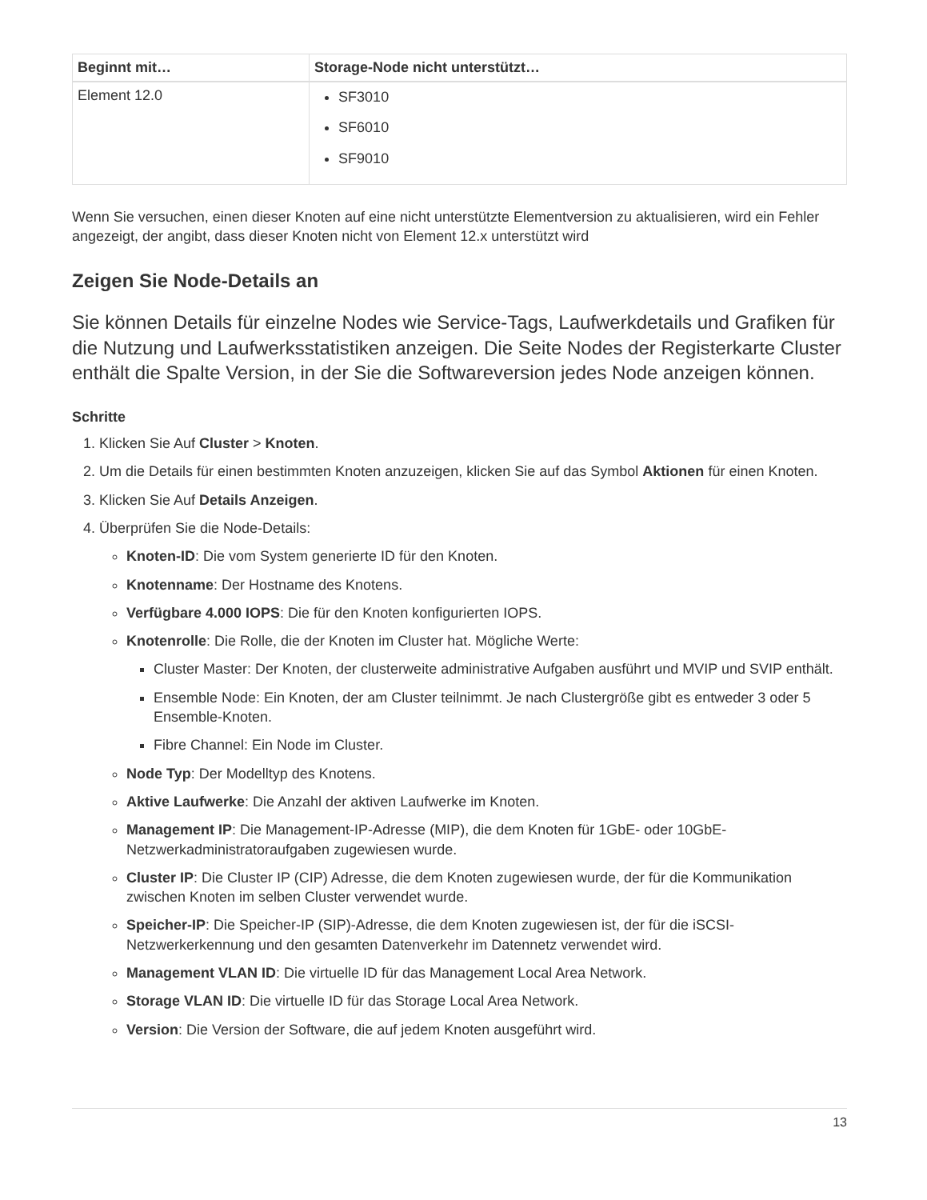| Beginnt mit… | Storage-Node nicht unterstützt… |
| --- | --- |
| Element 12.0 | SF3010 SF6010 SF9010 |
Wenn Sie versuchen, einen dieser Knoten auf eine nicht unterstützte Elementversion zu aktualisieren, wird ein Fehler angezeigt, der angibt, dass dieser Knoten nicht von Element 12.x unterstützt wird
Zeigen Sie Node-Details an
Sie können Details für einzelne Nodes wie Service-Tags, Laufwerkdetails und Grafiken für die Nutzung und Laufwerksstatistiken anzeigen. Die Seite Nodes der Registerkarte Cluster enthält die Spalte Version, in der Sie die Softwareversion jedes Node anzeigen können.
Schritte
1. Klicken Sie Auf Cluster > Knoten.
2. Um die Details für einen bestimmten Knoten anzuzeigen, klicken Sie auf das Symbol Aktionen für einen Knoten.
3. Klicken Sie Auf Details Anzeigen.
4. Überprüfen Sie die Node-Details:
Knoten-ID: Die vom System generierte ID für den Knoten.
Knotenname: Der Hostname des Knotens.
Verfügbare 4.000 IOPS: Die für den Knoten konfigurierten IOPS.
Knotenrolle: Die Rolle, die der Knoten im Cluster hat. Mögliche Werte:
Cluster Master: Der Knoten, der clusterweite administrative Aufgaben ausführt und MVIP und SVIP enthält.
Ensemble Node: Ein Knoten, der am Cluster teilnimmt. Je nach Clustergröße gibt es entweder 3 oder 5 Ensemble-Knoten.
Fibre Channel: Ein Node im Cluster.
Node Typ: Der Modelltyp des Knotens.
Aktive Laufwerke: Die Anzahl der aktiven Laufwerke im Knoten.
Management IP: Die Management-IP-Adresse (MIP), die dem Knoten für 1GbE- oder 10GbE-Netzwerkadministratoraufgaben zugewiesen wurde.
Cluster IP: Die Cluster IP (CIP) Adresse, die dem Knoten zugewiesen wurde, der für die Kommunikation zwischen Knoten im selben Cluster verwendet wurde.
Speicher-IP: Die Speicher-IP (SIP)-Adresse, die dem Knoten zugewiesen ist, der für die iSCSI-Netzwerkerkennung und den gesamten Datenverkehr im Datennetz verwendet wird.
Management VLAN ID: Die virtuelle ID für das Management Local Area Network.
Storage VLAN ID: Die virtuelle ID für das Storage Local Area Network.
Version: Die Version der Software, die auf jedem Knoten ausgeführt wird.
13